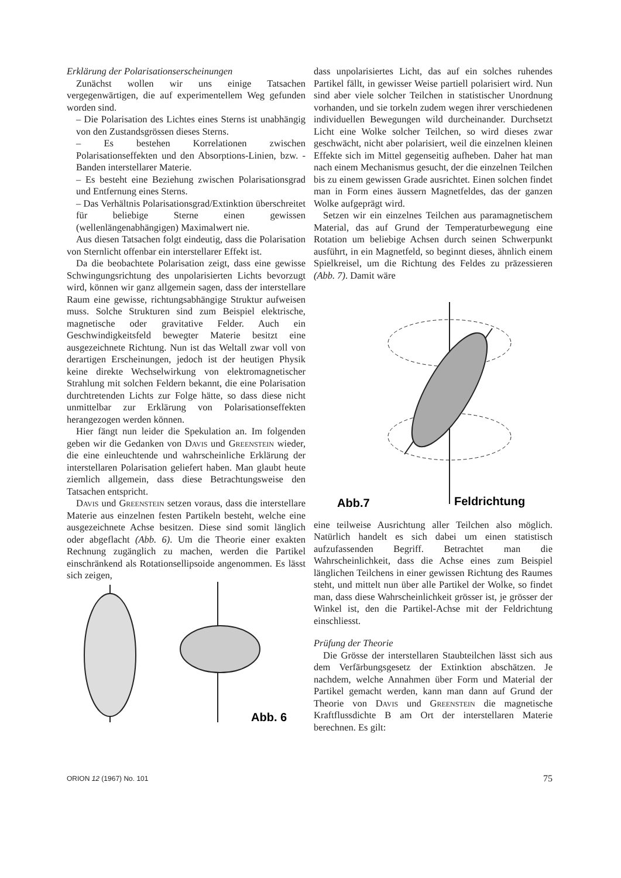Erklärung der Polarisationserscheinungen
Zunächst wollen wir uns einige Tatsachen vergegenwärtigen, die auf experimentellem Weg gefunden worden sind.
– Die Polarisation des Lichtes eines Sterns ist unabhängig von den Zustandsgrössen dieses Sterns.
– Es bestehen Korrelationen zwischen Polarisationseffekten und den Absorptions-Linien, bzw. -Banden interstellarer Materie.
– Es besteht eine Beziehung zwischen Polarisationsgrad und Entfernung eines Sterns.
– Das Verhältnis Polarisationsgrad/Extinktion überschreitet für beliebige Sterne einen gewissen (wellenlängenabhängigen) Maximalwert nie.
Aus diesen Tatsachen folgt eindeutig, dass die Polarisation von Sternlicht offenbar ein interstellarer Effekt ist.
Da die beobachtete Polarisation zeigt, dass eine gewisse Schwingungsrichtung des unpolarisierten Lichts bevorzugt wird, können wir ganz allgemein sagen, dass der interstellare Raum eine gewisse, richtungsabhängige Struktur aufweisen muss. Solche Strukturen sind zum Beispiel elektrische, magnetische oder gravitative Felder. Auch ein Geschwindigkeitsfeld bewegter Materie besitzt eine ausgezeichnete Richtung. Nun ist das Weltall zwar voll von derartigen Erscheinungen, jedoch ist der heutigen Physik keine direkte Wechselwirkung von elektromagnetischer Strahlung mit solchen Feldern bekannt, die eine Polarisation durchtretenden Lichts zur Folge hätte, so dass diese nicht unmittelbar zur Erklärung von Polarisationseffekten herangezogen werden können.
Hier fängt nun leider die Spekulation an. Im folgenden geben wir die Gedanken von Davis und Greenstein wieder, die eine einleuchtende und wahrscheinliche Erklärung der interstellaren Polarisation geliefert haben. Man glaubt heute ziemlich allgemein, dass diese Betrachtungsweise den Tatsachen entspricht.
Davis und Greenstein setzen voraus, dass die interstellare Materie aus einzelnen festen Partikeln besteht, welche eine ausgezeichnete Achse besitzen. Diese sind somit länglich oder abgeflacht (Abb. 6). Um die Theorie einer exakten Rechnung zugänglich zu machen, werden die Partikel einschränkend als Rotationsellipsoide angenommen. Es lässt sich zeigen,
Abb. 6
dass unpolarisiertes Licht, das auf ein solches ruhendes Partikel fällt, in gewisser Weise partiell polarisiert wird. Nun sind aber viele solcher Teilchen in statistischer Unordnung vorhanden, und sie torkeln zudem wegen ihrer verschiedenen individuellen Bewegungen wild durcheinander. Durchsetzt Licht eine Wolke solcher Teilchen, so wird dieses zwar geschwächt, nicht aber polarisiert, weil die einzelnen kleinen Effekte sich im Mittel gegenseitig aufheben. Daher hat man nach einem Mechanismus gesucht, der die einzelnen Teilchen bis zu einem gewissen Grade ausrichtet. Einen solchen findet man in Form eines äussern Magnetfeldes, das der ganzen Wolke aufgeprägt wird.
Setzen wir ein einzelnes Teilchen aus paramagnetischem Material, das auf Grund der Temperaturbewegung eine Rotation um beliebige Achsen durch seinen Schwerpunkt ausführt, in ein Magnetfeld, so beginnt dieses, ähnlich einem Spielkreisel, um die Richtung des Feldes zu präzessieren (Abb. 7). Damit wäre
Abb.7
Feldrichtung
eine teilweise Ausrichtung aller Teilchen also möglich. Natürlich handelt es sich dabei um einen statistisch aufzufassenden Begriff. Betrachtet man die Wahrscheinlichkeit, dass die Achse eines zum Beispiel länglichen Teilchens in einer gewissen Richtung des Raumes steht, und mittelt nun über alle Partikel der Wolke, so findet man, dass diese Wahrscheinlichkeit grösser ist, je grösser der Winkel ist, den die Partikel-Achse mit der Feldrichtung einschliesst.
Prüfung der Theorie
Die Grösse der interstellaren Staubteilchen lässt sich aus dem Verfärbungsgesetz der Extinktion abschätzen. Je nachdem, welche Annahmen über Form und Material der Partikel gemacht werden, kann man dann auf Grund der Theorie von Davis und Greenstein die magnetische Kraftflussdichte B am Ort der interstellaren Materie berechnen. Es gilt:
ORION 12 (1967) No. 101 75